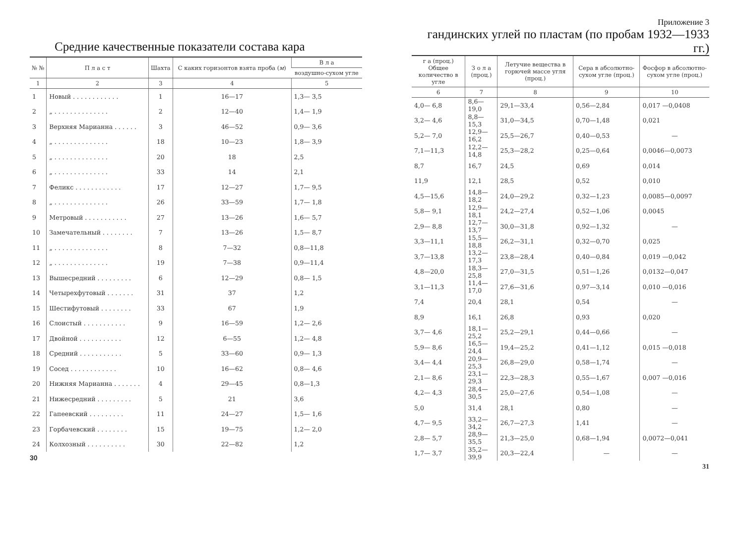Средние качественные показатели состава кара
| № № | П л а с т | Шахта | С каких горизонтов взята проба ( м ) | В л а |
| --- | --- | --- | --- | --- |
| | | | | воздушно-сухом угле |
| 1 | 2 | 3 | 4 | 5 |
| 1 | Новый . . . . . . . . . . . . | 1 | 16—17 | 1,3— 3,5 |
| 2 | „ . . . . . . . . . . . . . . | 2 | 12—40 | 1,4— 1,9 |
| 3 | Верхняя Марианна . . . . . . | 3 | 46—52 | 0,9— 3,6 |
| 4 | „ . . . . . . . . . . . . . . | 18 | 10—23 | 1,8— 3,9 |
| 5 | „ . . . . . . . . . . . . . . | 20 | 18 | 2,5 |
| 6 | „ . . . . . . . . . . . . . . | 33 | 14 | 2,1 |
| 7 | Феликс . . . . . . . . . . . . | 17 | 12—27 | 1,7— 9,5 |
| 8 | „ . . . . . . . . . . . . . . | 26 | 33—59 | 1,7— 1,8 |
| 9 | Метровый . . . . . . . . . . . | 27 | 13—26 | 1,6— 5,7 |
| 10 | Замечательный . . . . . . . . | 7 | 13—26 | 1,5— 8,7 |
| 11 | „ . . . . . . . . . . . . . . | 8 | 7—32 | 0,8—11,8 |
| 12 | „ . . . . . . . . . . . . . . | 19 | 7—38 | 0,9—11,4 |
| 13 | Вышесредний . . . . . . . . . | 6 | 12—29 | 0,8— 1,5 |
| 14 | Четырехфутовый . . . . . . . | 31 | 37 | 1,2 |
| 15 | Шестифутовый . . . . . . . . | 33 | 67 | 1,9 |
| 16 | Слоистый . . . . . . . . . . . | 9 | 16—59 | 1,2— 2,6 |
| 17 | Двойной . . . . . . . . . . . | 12 | 6—55 | 1,2— 4,8 |
| 18 | Средний . . . . . . . . . . . | 5 | 33—60 | 0,9— 1,3 |
| 19 | Сосед . . . . . . . . . . . . | 10 | 16—62 | 0,8— 4,6 |
| 20 | Нижняя Марианна . . . . . . . | 4 | 29—45 | 0,8—1,3 |
| 21 | Нижесредний . . . . . . . . . | 5 | 21 | 3,6 |
| 22 | Гапеевский . . . . . . . . . | 11 | 24—27 | 1,5— 1,6 |
| 23 | Горбачевский . . . . . . . . | 15 | 19—75 | 1,2— 2,0 |
| 24 | Колхозный . . . . . . . . . . | 30 | 22—82 | 1,2 |
30
Приложение 3
гандинских углей по пластам (по пробам 1932—1933 гг.)
| г а (проц.) Общее количество в угле | З о л а (проц.) | Летучие вещества в горючей массе угля (проц.) | Сера в абсолютно-сухом угле (проц.) | Фосфор в абсолютно-сухом угле (проц.) |
| --- | --- | --- | --- | --- |
| 6 | 7 | 8 | 9 | 10 |
| 4,0— 6,8 | 8,6—19,0 | 29,1—33,4 | 0,56—2,84 | 0,017 —0,0408 |
| 3,2— 4,6 | 8,8—15,3 | 31,0—34,5 | 0,70—1,48 | 0,021 |
| 5,2— 7,0 | 12,9—16,2 | 25,5—26,7 | 0,40—0,53 | — |
| 7,1—11,3 | 12,2—14,8 | 25,3—28,2 | 0,25—0,64 | 0,0046—0,0073 |
| 8,7 | 16,7 | 24,5 | 0,69 | 0,014 |
| 11,9 | 12,1 | 28,5 | 0,52 | 0,010 |
| 4,5—15,6 | 14,8—18,2 | 24,0—29,2 | 0,32—1,23 | 0,0085—0,0097 |
| 5,8— 9,1 | 12,9—18,1 | 24,2—27,4 | 0,52—1,06 | 0,0045 |
| 2,9— 8,8 | 12,7—13,7 | 30,0—31,8 | 0,92—1,32 | — |
| 3,3—11,1 | 15,5—18,8 | 26,2—31,1 | 0,32—0,70 | 0,025 |
| 3,7—13,8 | 13,2—17,3 | 23,8—28,4 | 0,40—0,84 | 0,019 —0,042 |
| 4,8—20,0 | 18,3—25,8 | 27,0—31,5 | 0,51—1,26 | 0,0132—0,047 |
| 3,1—11,3 | 11,4—17,0 | 27,6—31,6 | 0,97—3,14 | 0,010 —0,016 |
| 7,4 | 20,4 | 28,1 | 0,54 | — |
| 8,9 | 16,1 | 26,8 | 0,93 | 0,020 |
| 3,7— 4,6 | 18,1—25,2 | 25,2—29,1 | 0,44—0,66 | — |
| 5,9— 8,6 | 16,5—24,4 | 19,4—25,2 | 0,41—1,12 | 0,015 —0,018 |
| 3,4— 4,4 | 20,9—25,3 | 26,8—29,0 | 0,58—1,74 | — |
| 2,1— 8,6 | 23,1—29,3 | 22,3—28,3 | 0,55—1,67 | 0,007 —0,016 |
| 4,2— 4,3 | 28,4—30,5 | 25,0—27,6 | 0,54—1,08 | — |
| 5,0 | 31,4 | 28,1 | 0,80 | — |
| 4,7— 9,5 | 33,2—34,2 | 26,7—27,3 | 1,41 | — |
| 2,8— 5,7 | 28,9—35,5 | 21,3—25,0 | 0,68—1,94 | 0,0072—0,041 |
| 1,7— 3,7 | 35,2—39,9 | 20,3—22,4 | — | — |
31